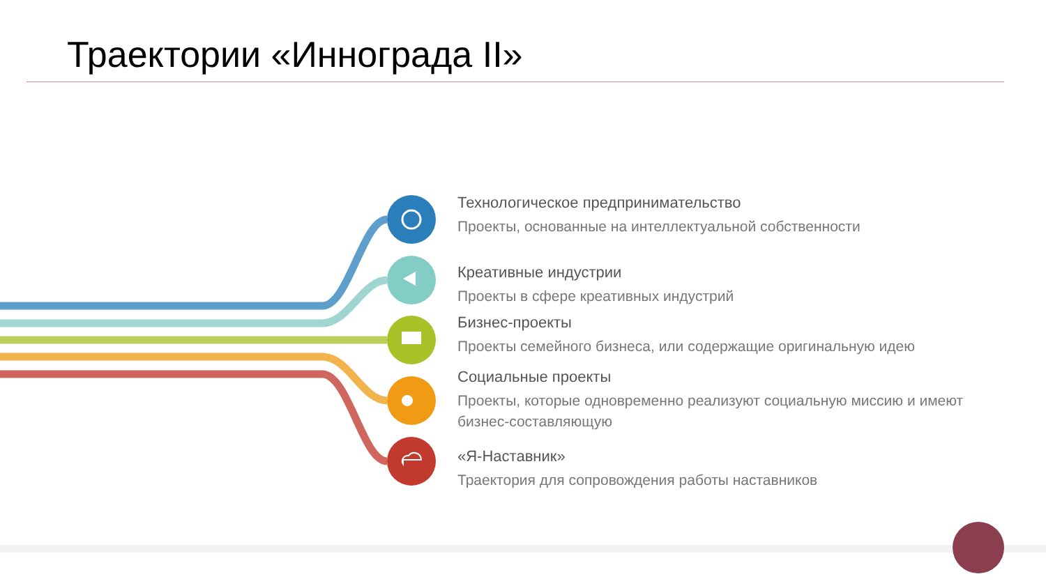Траектории «Иннограда II»
Технологическое предпринимательство
Проекты, основанные на интеллектуальной собственности
Креативные индустрии
Проекты в сфере креативных индустрий
Бизнес-проекты
Проекты семейного бизнеса, или содержащие оригинальную идею
Социальные проекты
Проекты, которые одновременно реализуют социальную миссию и имеют бизнес-составляющую
«Я-Наставник»
Траектория для сопровождения работы наставников